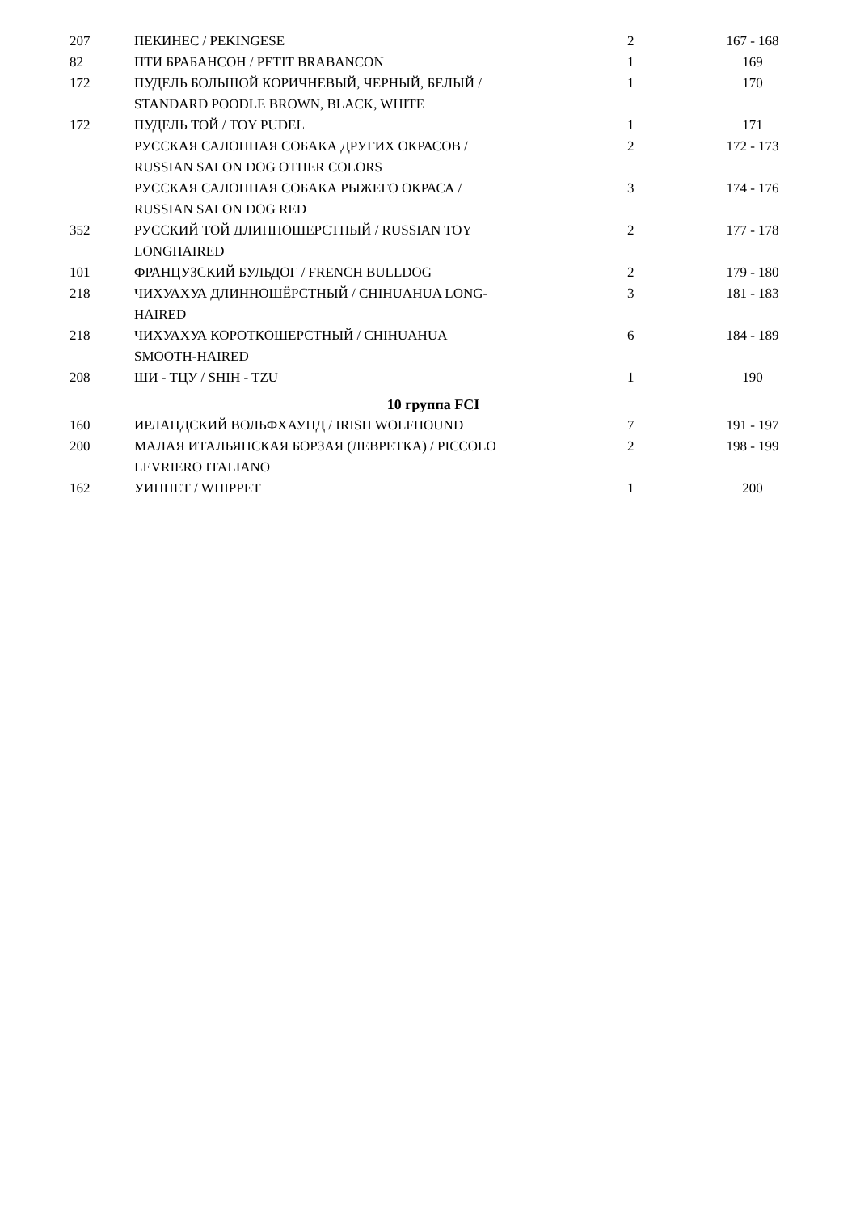| 207 | ПЕКИНЕС / PEKINGESE | 2 | 167 - 168 |
| 82 | ПТИ БРАБАНСОН / PETIT BRABANCON | 1 | 169 |
| 172 | ПУДЕЛЬ БОЛЬШОЙ КОРИЧНЕВЫЙ, ЧЕРНЫЙ, БЕЛЫЙ / STANDARD POODLE BROWN, BLACK, WHITE | 1 | 170 |
| 172 | ПУДЕЛЬ ТОЙ / TOY PUDEL | 1 | 171 |
| | РУССКАЯ САЛОННАЯ СОБАКА ДРУГИХ ОКРАСОВ / RUSSIAN SALON DOG OTHER COLORS | 2 | 172 - 173 |
| | РУССКАЯ САЛОННАЯ СОБАКА РЫЖЕГО ОКРАСА / RUSSIAN SALON DOG RED | 3 | 174 - 176 |
| 352 | РУССКИЙ ТОЙ ДЛИННОШЕРСТНЫЙ / RUSSIAN TOY LONGHAIRED | 2 | 177 - 178 |
| 101 | ФРАНЦУЗСКИЙ БУЛЬДОГ / FRENCH BULLDOG | 2 | 179 - 180 |
| 218 | ЧИХУАХУА ДЛИННОШЁРСТНЫЙ / CHIHUAHUA LONG- HAIRED | 3 | 181 - 183 |
| 218 | ЧИХУАХУА КОРОТКОШЕРСТНЫЙ / CHIHUAHUA SMOOTH-HAIRED | 6 | 184 - 189 |
| 208 | ШИ - ТЦУ / SHIH - TZU | 1 | 190 |
| 10 группа FCI | | | |
| 160 | ИРЛАНДСКИЙ ВОЛЬФХАУНД / IRISH WOLFHOUND | 7 | 191 - 197 |
| 200 | МАЛАЯ ИТАЛЬЯНСКАЯ БОРЗАЯ (ЛЕВРЕТКА) / PICCOLO LEVRIERO ITALIANO | 2 | 198 - 199 |
| 162 | УИППЕТ / WHIPPET | 1 | 200 |